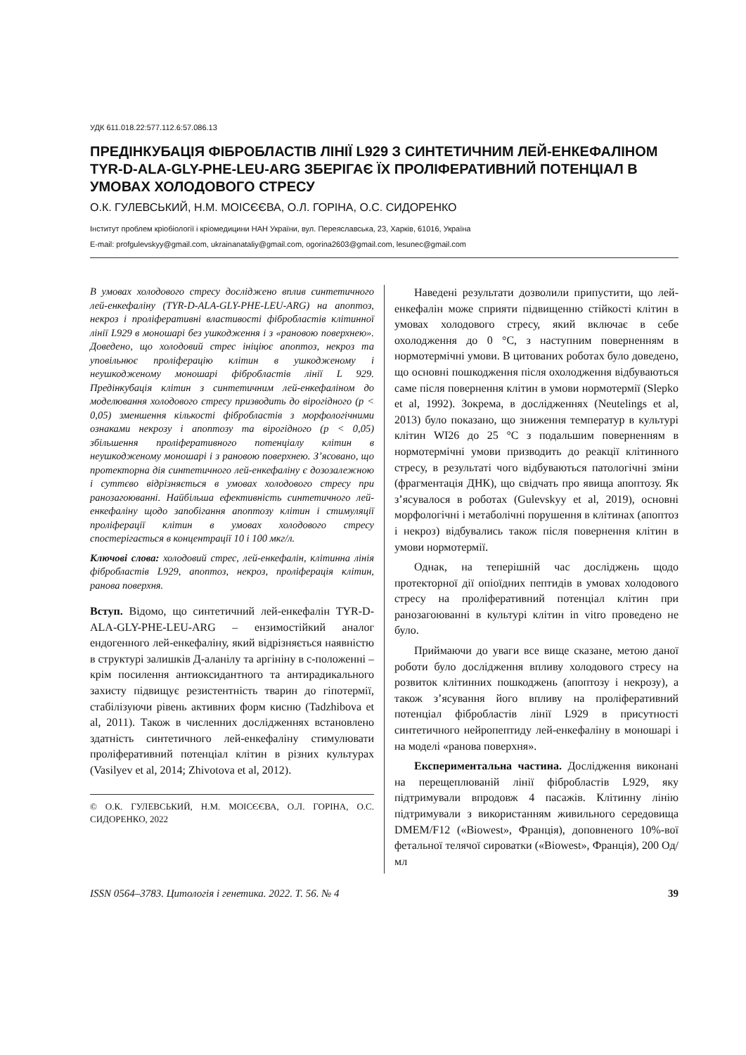УДК 611.018.22:577.112.6:57.086.13
ПРЕДІНКУБАЦІЯ ФІБРОБЛАСТІВ ЛІНІЇ L929 З СИНТЕТИЧНИМ ЛЕЙ-ЕНКЕФАЛІНОМ TYR-D-ALA-GLY-PHE-LEU-ARG ЗБЕРІГАЄ ЇХ ПРОЛІФЕРАТИВНИЙ ПОТЕНЦІАЛ В УМОВАХ ХОЛОДОВОГО СТРЕСУ
О.К. ГУЛЕВСЬКИЙ, Н.М. МОІСЄЄВА, О.Л. ГОРІНА, О.С. СИДОРЕНКО
Інститут проблем кріобіології і кріомедицини НАН України, вул. Переяславська, 23, Харків, 61016, Україна
E-mail: profgulevskyy@gmail.com, ukrainanataliy@gmail.com, ogorina2603@gmail.com, lesunec@gmail.com
В умовах холодового стресу досліджено вплив синтетичного лей-енкефаліну (TYR-D-ALA-GLY-PHE-LEU-ARG) на апоптоз, некроз і проліферативні властивості фібробластів клітинної лінії L929 в моношарі без ушкодження і з «рановою поверхнею». Доведено, що холодовий стрес ініціює апоптоз, некроз та уповільнює проліферацію клітин в ушкодженому і неушкодженому моношарі фібробластів лінії L 929. Предінкубація клітин з синтетичним лей-енкефаліном до моделювання холодового стресу призводить до вірогідного (р < 0,05) зменшення кількості фібробластів з морфологічними ознаками некрозу і апоптозу та вірогідного (р < 0,05) збільшення проліферативного потенціалу клітин в неушкодженому моношарі і з рановою поверхнею. З’ясовано, що протекторна дія синтетичного лей-енкефаліну є дозозалежною і суттєво відрізняється в умовах холодового стресу при ранозагоюванні. Найбільша ефективність синтетичного лей-енкефаліну щодо запобігання апоптозу клітин і стимуляції проліферації клітин в умовах холодового стресу спостерігається в концентрації 10 і 100 мкг/л.
Ключові слова: холодовий стрес, лей-енкефалін, клітинна лінія фібробластів L929, апоптоз, некроз, проліферація клітин, ранова поверхня.
Вступ. Відомо, що синтетичний лей-енкефалін TYR-D-ALA-GLY-PHE-LEU-ARG – ензимостійкий аналог ендогенного лей-енкефаліну, який відрізняється наявністю в структурі залишків Д-аланілу та аргініну в с-положенні – крім посилення антиоксидантного та антирадикального захисту підвищує резистентність тварин до гіпотермії, стабілізуючи рівень активних форм кисню (Tadzhibova et al, 2011). Також в численних дослідженнях встановлено здатність синтетичного лей-енкефаліну стимулювати проліферативний потенціал клітин в різних культурах (Vasilyev et al, 2014; Zhivotova et al, 2012).
© О.К. ГУЛЕВСЬКИЙ, Н.М. МОІСЄЄВА, О.Л. ГОРІНА, О.С. СИДОРЕНКО, 2022
Наведені результати дозволили припустити, що лей-енкефалін може сприяти підвищенню стійкості клітин в умовах холодового стресу, який включає в себе охолодження до 0 °С, з наступним поверненням в нормотермічні умови. В цитованих роботах було доведено, що основні пошкодження після охолодження відбуваються саме після повернення клітин в умови нормотермії (Slepko et al, 1992). Зокрема, в дослідженнях (Neutelings et al, 2013) було показано, що зниження температур в культурі клітин WI26 до 25 °С з подальшим поверненням в нормотермічні умови призводить до реакції клітинного стресу, в результаті чого відбуваються патологічні зміни (фрагментація ДНК), що свідчать про явища апоптозу. Як з’ясувалося в роботах (Gulevskyy et al, 2019), основні морфологічні і метаболічні порушення в клітинах (апоптоз і некроз) відбувались також після повернення клітин в умови нормотермії.
Однак, на теперішній час досліджень щодо протекторної дії опіоїдних пептидів в умовах холодового стресу на проліферативний потенціал клітин при ранозагоюванні в культурі клітин in vitro проведено не було.
Приймаючи до уваги все вище сказане, метою даної роботи було дослідження впливу холодового стресу на розвиток клітинних пошкоджень (апоптозу і некрозу), а також з’ясування його впливу на проліферативний потенціал фібробластів лінії L929 в присутності синтетичного нейропептиду лей-енкефаліну в моношарі і на моделі «ранова поверхня».
Експериментальна частина. Дослідження виконані на перещеплюваній лінії фібробластів L929, яку підтримували впродовж 4 пасажів. Клітинну лінію підтримували з використанням живильного середовища DMEM/F12 («Biowest», Франція), доповненого 10%-вої фетальної телячої сироватки («Biowest», Франція), 200 Од/мл
ISSN 0564–3783. Цитологія і генетика. 2022. Т. 56. № 4 39